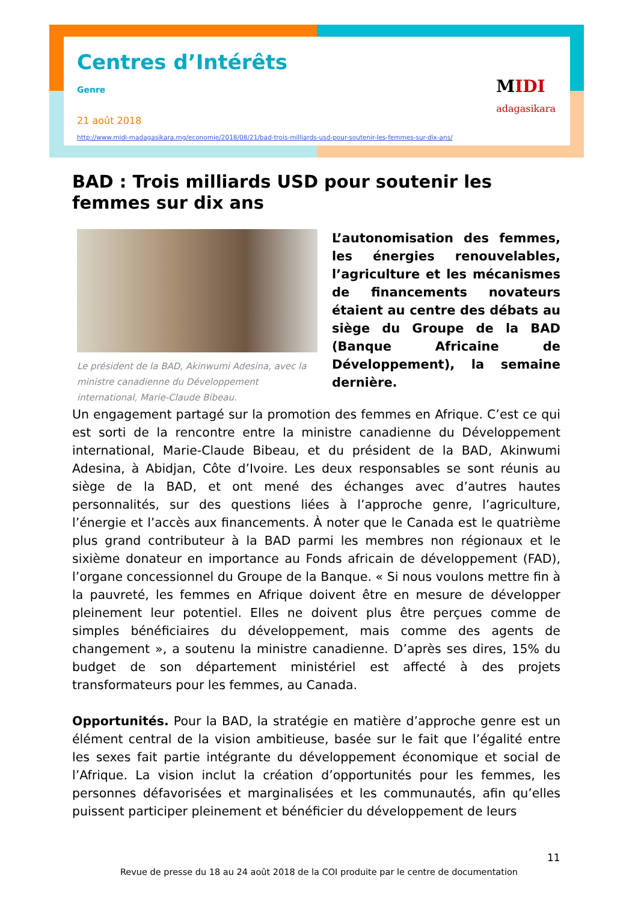Centres d’Intérêts
Genre
21 août 2018
http://www.midi-madagasikara.mg/economie/2018/08/21/bad-trois-milliards-usd-pour-soutenir-les-femmes-sur-dix-ans/
MIDI
adagasikara
BAD : Trois milliards USD pour soutenir les femmes sur dix ans
Le président de la BAD, Akinwumi Adesina, avec la ministre canadienne du Développement international, Marie-Claude Bibeau.
L’autonomisation des femmes, les énergies renouvelables, l’agriculture et les mécanismes de financements novateurs étaient au centre des débats au siège du Groupe de la BAD (Banque Africaine de Développement), la semaine dernière.
Un engagement partagé sur la promotion des femmes en Afrique. C’est ce qui est sorti de la rencontre entre la ministre canadienne du Développement international, Marie-Claude Bibeau, et du président de la BAD, Akinwumi Adesina, à Abidjan, Côte d’Ivoire. Les deux responsables se sont réunis au siège de la BAD, et ont mené des échanges avec d’autres hautes personnalités, sur des questions liées à l’approche genre, l’agriculture, l’énergie et l’accès aux financements. À noter que le Canada est le quatrième plus grand contributeur à la BAD parmi les membres non régionaux et le sixième donateur en importance au Fonds africain de développement (FAD), l’organe concessionnel du Groupe de la Banque. « Si nous voulons mettre fin à la pauvreté, les femmes en Afrique doivent être en mesure de développer pleinement leur potentiel. Elles ne doivent plus être perçues comme de simples bénéficiaires du développement, mais comme des agents de changement », a soutenu la ministre canadienne. D’après ses dires, 15% du budget de son département ministériel est affecté à des projets transformateurs pour les femmes, au Canada.
Opportunités. Pour la BAD, la stratégie en matière d’approche genre est un élément central de la vision ambitieuse, basée sur le fait que l’égalité entre les sexes fait partie intégrante du développement économique et social de l’Afrique. La vision inclut la création d’opportunités pour les femmes, les personnes défavorisées et marginalisées et les communautés, afin qu’elles puissent participer pleinement et bénéficier du développement de leurs
11
Revue de presse du 18 au 24 août 2018 de la COI produite par le centre de documentation